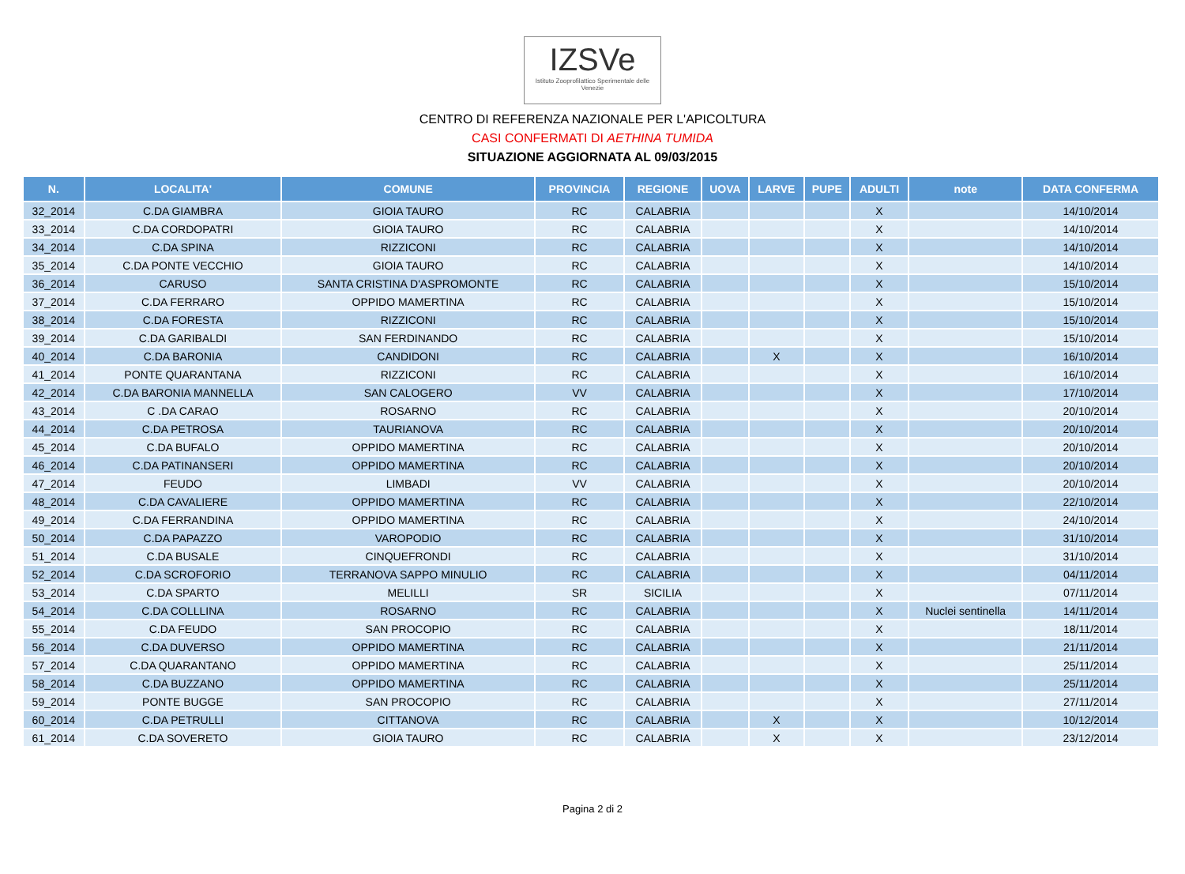IZSVe
Istituto Zooprofilattico Sperimentale delle Venezie
CENTRO DI REFERENZA NAZIONALE PER L'APICOLTURA
CASI CONFERMATI DI AETHINA TUMIDA
SITUAZIONE AGGIORNATA AL 09/03/2015
| N. | LOCALITA' | COMUNE | PROVINCIA | REGIONE | UOVA | LARVE | PUPE | ADULTI | note | DATA CONFERMA |
| --- | --- | --- | --- | --- | --- | --- | --- | --- | --- | --- |
| 32_2014 | C.DA GIAMBRA | GIOIA TAURO | RC | CALABRIA | | | | X | | 14/10/2014 |
| 33_2014 | C.DA CORDOPATRI | GIOIA TAURO | RC | CALABRIA | | | | X | | 14/10/2014 |
| 34_2014 | C.DA SPINA | RIZZICONI | RC | CALABRIA | | | | X | | 14/10/2014 |
| 35_2014 | C.DA PONTE VECCHIO | GIOIA TAURO | RC | CALABRIA | | | | X | | 14/10/2014 |
| 36_2014 | CARUSO | SANTA CRISTINA D'ASPROMONTE | RC | CALABRIA | | | | X | | 15/10/2014 |
| 37_2014 | C.DA FERRARO | OPPIDO MAMERTINA | RC | CALABRIA | | | | X | | 15/10/2014 |
| 38_2014 | C.DA FORESTA | RIZZICONI | RC | CALABRIA | | | | X | | 15/10/2014 |
| 39_2014 | C.DA GARIBALDI | SAN FERDINANDO | RC | CALABRIA | | | | X | | 15/10/2014 |
| 40_2014 | C.DA BARONIA | CANDIDONI | RC | CALABRIA | | X | | X | | 16/10/2014 |
| 41_2014 | PONTE QUARANTANA | RIZZICONI | RC | CALABRIA | | | | X | | 16/10/2014 |
| 42_2014 | C.DA BARONIA MANNELLA | SAN CALOGERO | VV | CALABRIA | | | | X | | 17/10/2014 |
| 43_2014 | C .DA CARAO | ROSARNO | RC | CALABRIA | | | | X | | 20/10/2014 |
| 44_2014 | C.DA PETROSA | TAURIANOVA | RC | CALABRIA | | | | X | | 20/10/2014 |
| 45_2014 | C.DA BUFALO | OPPIDO MAMERTINA | RC | CALABRIA | | | | X | | 20/10/2014 |
| 46_2014 | C.DA PATINANSERI | OPPIDO MAMERTINA | RC | CALABRIA | | | | X | | 20/10/2014 |
| 47_2014 | FEUDO | LIMBADI | VV | CALABRIA | | | | X | | 20/10/2014 |
| 48_2014 | C.DA CAVALIERE | OPPIDO MAMERTINA | RC | CALABRIA | | | | X | | 22/10/2014 |
| 49_2014 | C.DA FERRANDINA | OPPIDO MAMERTINA | RC | CALABRIA | | | | X | | 24/10/2014 |
| 50_2014 | C.DA PAPAZZO | VAROPODIO | RC | CALABRIA | | | | X | | 31/10/2014 |
| 51_2014 | C.DA BUSALE | CINQUEFRONDI | RC | CALABRIA | | | | X | | 31/10/2014 |
| 52_2014 | C.DA SCROFORIO | TERRANOVA SAPPO MINULIO | RC | CALABRIA | | | | X | | 04/11/2014 |
| 53_2014 | C.DA SPARTO | MELILLI | SR | SICILIA | | | | X | | 07/11/2014 |
| 54_2014 | C.DA COLLLINA | ROSARNO | RC | CALABRIA | | | | X | Nuclei sentinella | 14/11/2014 |
| 55_2014 | C.DA FEUDO | SAN PROCOPIO | RC | CALABRIA | | | | X | | 18/11/2014 |
| 56_2014 | C.DA DUVERSO | OPPIDO MAMERTINA | RC | CALABRIA | | | | X | | 21/11/2014 |
| 57_2014 | C.DA QUARANTANO | OPPIDO MAMERTINA | RC | CALABRIA | | | | X | | 25/11/2014 |
| 58_2014 | C.DA BUZZANO | OPPIDO MAMERTINA | RC | CALABRIA | | | | X | | 25/11/2014 |
| 59_2014 | PONTE BUGGE | SAN PROCOPIO | RC | CALABRIA | | | | X | | 27/11/2014 |
| 60_2014 | C.DA PETRULLI | CITTANOVA | RC | CALABRIA | | X | | X | | 10/12/2014 |
| 61_2014 | C.DA SOVERETO | GIOIA TAURO | RC | CALABRIA | | X | | X | | 23/12/2014 |
Pagina 2 di 2